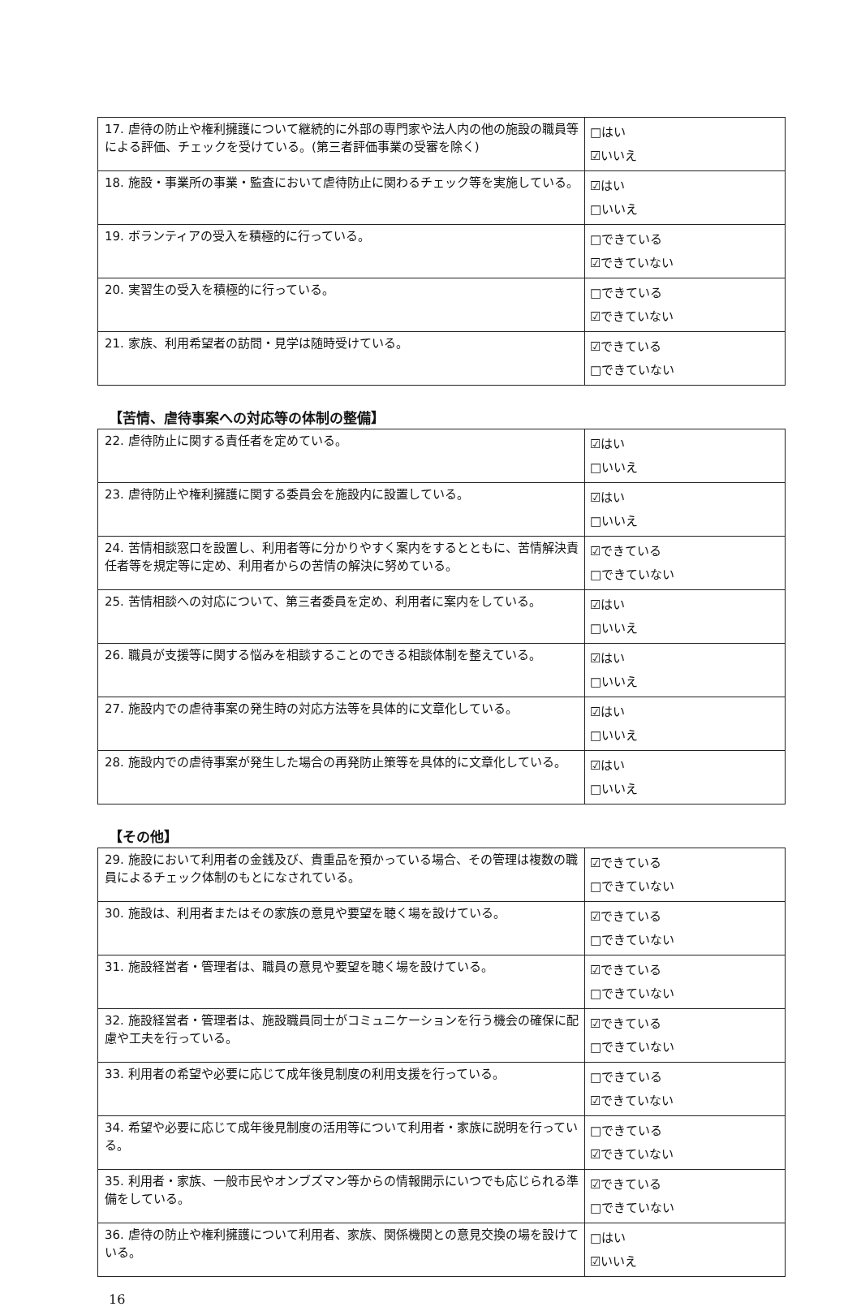| 17. 虐待の防止や権利擁護について継続的に外部の専門家や法人内の他の施設の職員等による評価、チェックを受けている。(第三者評価事業の受審を除く) | □はい ☑いいえ |
| 18. 施設・事業所の事業・監査において虐待防止に関わるチェック等を実施している。 | ☑はい □いいえ |
| 19. ボランティアの受入を積極的に行っている。 | □できている ☑できていない |
| 20. 実習生の受入を積極的に行っている。 | □できている ☑できていない |
| 21. 家族、利用希望者の訪問・見学は随時受けている。 | ☑できている □できていない |
【苦情、虐待事案への対応等の体制の整備】
| 22. 虐待防止に関する責任者を定めている。 | ☑はい □いいえ |
| 23. 虐待防止や権利擁護に関する委員会を施設内に設置している。 | ☑はい □いいえ |
| 24. 苦情相談窓口を設置し、利用者等に分かりやすく案内をするとともに、苦情解決責任者等を規定等に定め、利用者からの苦情の解決に努めている。 | ☑できている □できていない |
| 25. 苦情相談への対応について、第三者委員を定め、利用者に案内をしている。 | ☑はい □いいえ |
| 26. 職員が支援等に関する悩みを相談することのできる相談体制を整えている。 | ☑はい □いいえ |
| 27. 施設内での虐待事案の発生時の対応方法等を具体的に文章化している。 | ☑はい □いいえ |
| 28. 施設内での虐待事案が発生した場合の再発防止策等を具体的に文章化している。 | ☑はい □いいえ |
【その他】
| 29. 施設において利用者の金銭及び、貴重品を預かっている場合、その管理は複数の職員によるチェック体制のもとになされている。 | ☑できている □できていない |
| 30. 施設は、利用者またはその家族の意見や要望を聴く場を設けている。 | ☑できている □できていない |
| 31. 施設経営者・管理者は、職員の意見や要望を聴く場を設けている。 | ☑できている □できていない |
| 32. 施設経営者・管理者は、施設職員同士がコミュニケーションを行う機会の確保に配慮や工夫を行っている。 | ☑できている □できていない |
| 33. 利用者の希望や必要に応じて成年後見制度の利用支援を行っている。 | □できている ☑できていない |
| 34. 希望や必要に応じて成年後見制度の活用等について利用者・家族に説明を行っている。 | □できている ☑できていない |
| 35. 利用者・家族、一般市民やオンブズマン等からの情報開示にいつでも応じられる準備をしている。 | ☑できている □できていない |
| 36. 虐待の防止や権利擁護について利用者、家族、関係機関との意見交換の場を設けている。 | □はい ☑いいえ |
16